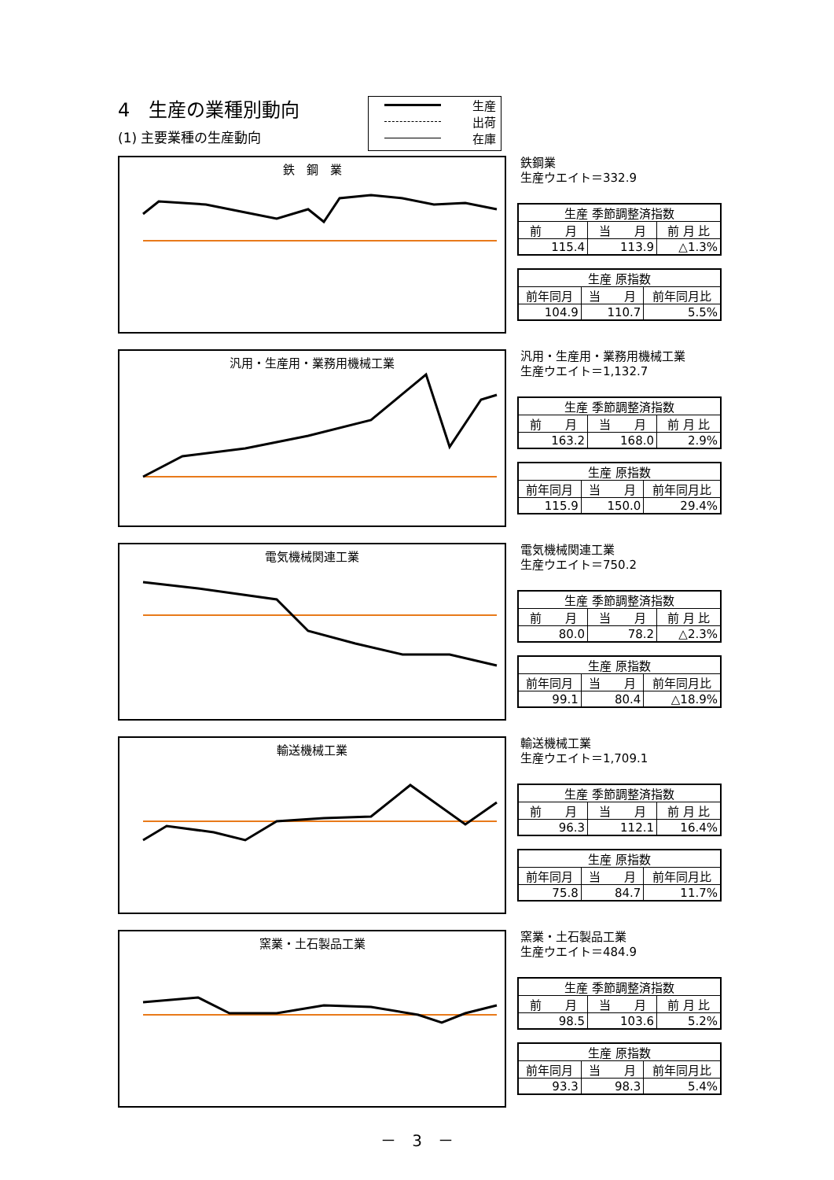4　生産の業種別動向
(1) 主要業種の生産動向
生産
出荷
在庫
鉄　鋼　業
鉄鋼業
生産ウエイト＝332.9
| 生産 季節調整済指数 | | |
| --- | --- | --- |
| 前 月 | 当 月 | 前 月 比 |
| 115.4 | 113.9 | △1.3% |
| 生産 原指数 | | |
| --- | --- | --- |
| 前年同月 | 当 月 | 前年同月比 |
| 104.9 | 110.7 | 5.5% |
汎用・生産用・業務用機械工業
汎用・生産用・業務用機械工業
生産ウエイト＝1,132.7
| 生産 季節調整済指数 | | |
| --- | --- | --- |
| 前 月 | 当 月 | 前 月 比 |
| 163.2 | 168.0 | 2.9% |
| 生産 原指数 | | |
| --- | --- | --- |
| 前年同月 | 当 月 | 前年同月比 |
| 115.9 | 150.0 | 29.4% |
電気機械関連工業
電気機械関連工業
生産ウエイト＝750.2
| 生産 季節調整済指数 | | |
| --- | --- | --- |
| 前 月 | 当 月 | 前 月 比 |
| 80.0 | 78.2 | △2.3% |
| 生産 原指数 | | |
| --- | --- | --- |
| 前年同月 | 当 月 | 前年同月比 |
| 99.1 | 80.4 | △18.9% |
輸送機械工業
輸送機械工業
生産ウエイト＝1,709.1
| 生産 季節調整済指数 | | |
| --- | --- | --- |
| 前 月 | 当 月 | 前 月 比 |
| 96.3 | 112.1 | 16.4% |
| 生産 原指数 | | |
| --- | --- | --- |
| 前年同月 | 当 月 | 前年同月比 |
| 75.8 | 84.7 | 11.7% |
窯業・土石製品工業
窯業・土石製品工業
生産ウエイト＝484.9
| 生産 季節調整済指数 | | |
| --- | --- | --- |
| 前 月 | 当 月 | 前 月 比 |
| 98.5 | 103.6 | 5.2% |
| 生産 原指数 | | |
| --- | --- | --- |
| 前年同月 | 当 月 | 前年同月比 |
| 93.3 | 98.3 | 5.4% |
－　3　－